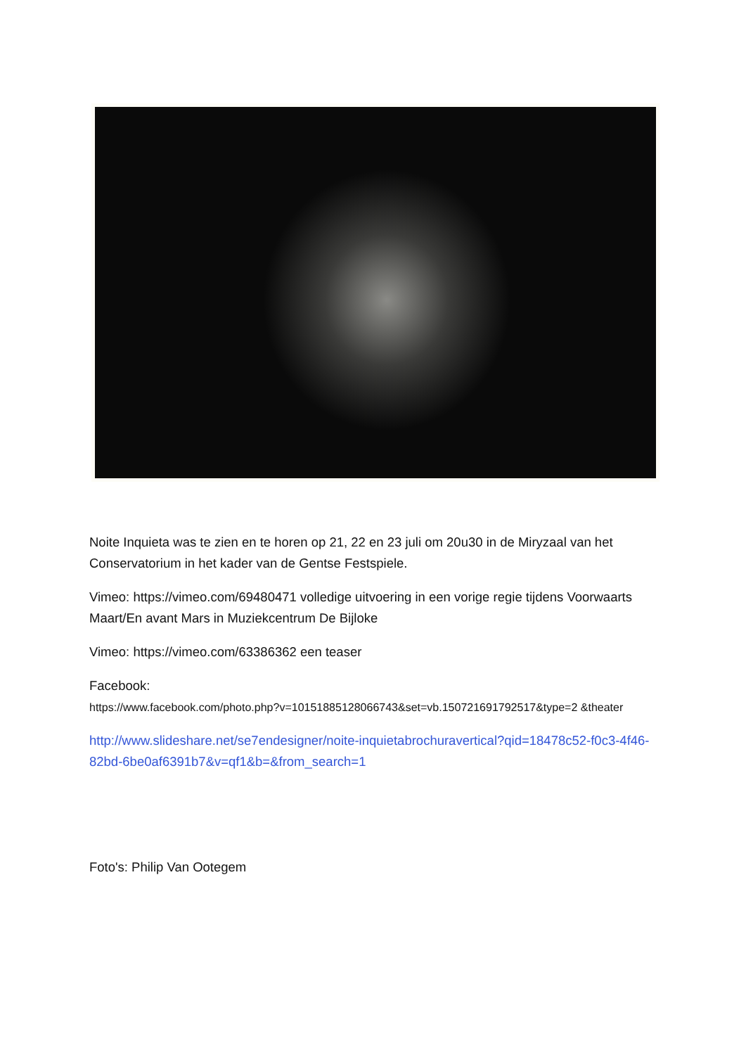Noite Inquieta was te zien en te horen op 21, 22 en 23 juli om 20u30 in de Miryzaal van het Conservatorium in het kader van de Gentse Festspiele.
Vimeo: https://vimeo.com/69480471 volledige uitvoering in een vorige regie tijdens Voorwaarts Maart/En avant Mars in Muziekcentrum De Bijloke
Vimeo: https://vimeo.com/63386362 een teaser
Facebook:
https://www.facebook.com/photo.php?v=10151885128066743&set=vb.150721691792517&type=2 &theater
http://www.slideshare.net/se7endesigner/noite-inquietabrochuravertical?qid=18478c52-f0c3-4f46-82bd-6be0af6391b7&v=qf1&b=&from_search=1
Foto's: Philip Van Ootegem